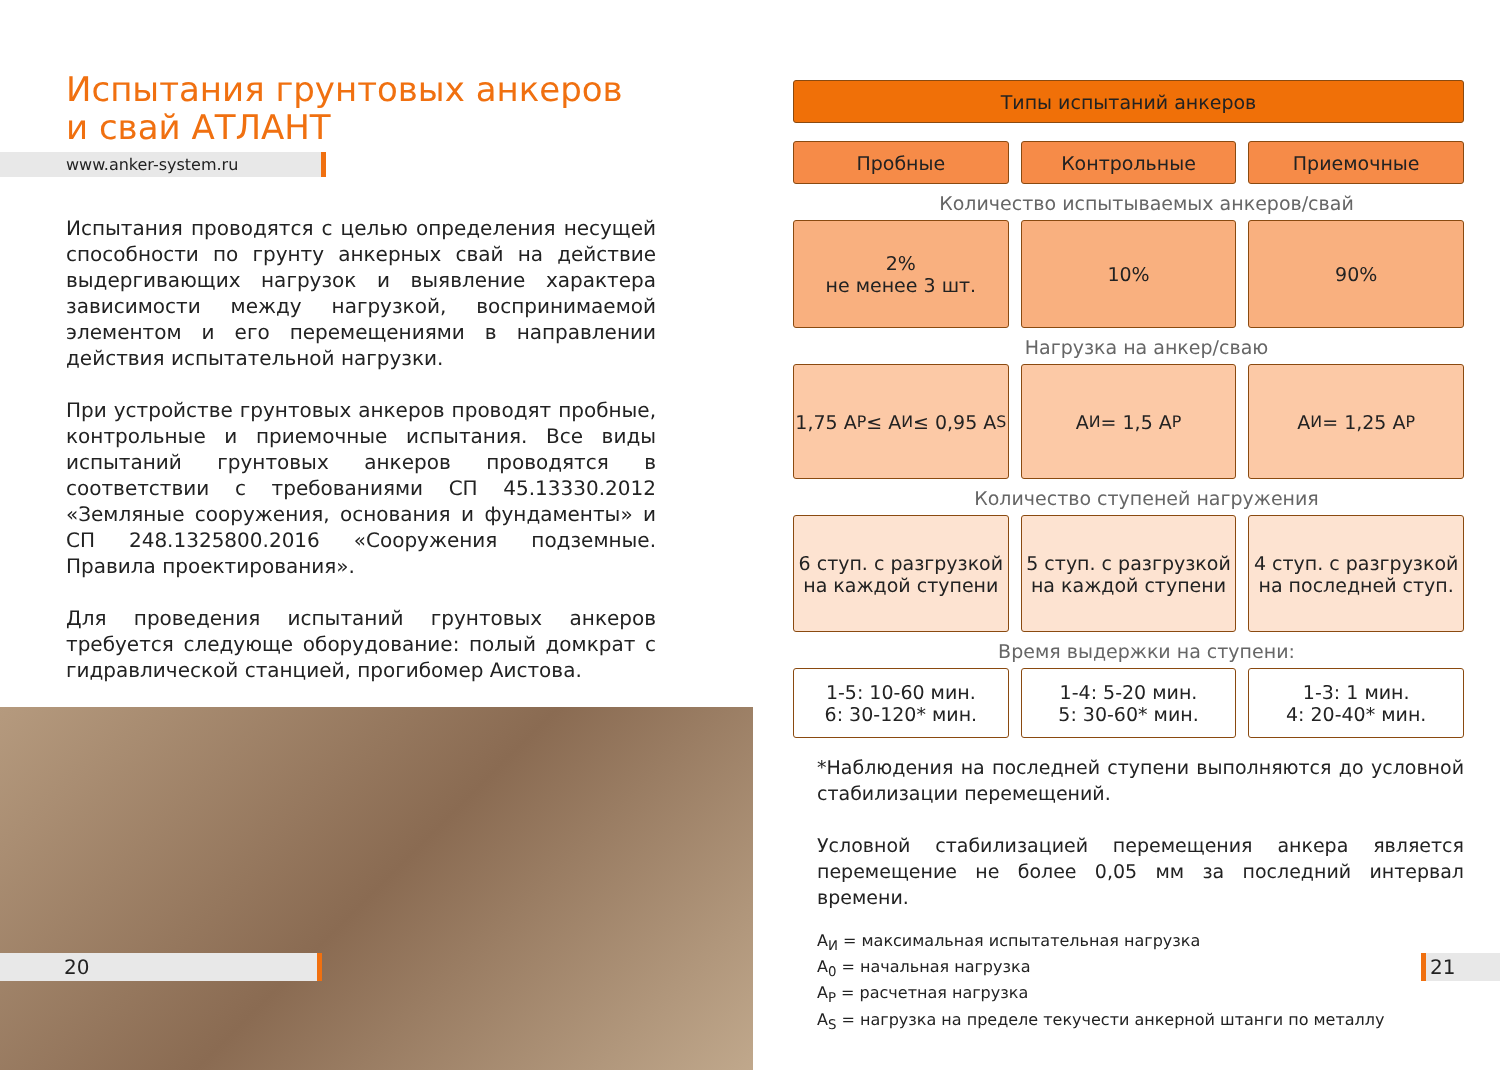Испытания грунтовых анкеров
и свай АТЛАНТ
www.anker-system.ru
Испытания проводятся с целью определения несущей способности по грунту анкерных свай на действие выдергивающих нагрузок и выявление характера зависимости между нагрузкой, воспринимаемой элементом и его перемещениями в направлении действия испытательной нагрузки.
При устройстве грунтовых анкеров проводят пробные, контрольные и приемочные испытания. Все виды испытаний грунтовых анкеров проводятся в соответствии с требованиями СП 45.13330.2012 «Земляные сооружения, основания и фундаменты» и СП 248.1325800.2016 «Сооружения подземные. Правила проектирования».
Для проведения испытаний грунтовых анкеров требуется следующе оборудование: полый домкрат с гидравлической станцией, прогибомер Аистова.
20
Типы испытаний анкеров
Пробные Контрольные Приемочные
Количество испытываемых анкеров/свай
2%
не менее 3 шт.
10% 90%
Нагрузка на анкер/сваю
1,75 A<sub>P</sub> ≤ A<sub>И</sub> ≤ 0,95 A<sub>S</sub> A<sub>И</sub> = 1,5 A<sub>P</sub> A<sub>И</sub> = 1,25 A<sub>P</sub>
Количество ступеней нагружения
6 ступ. с разгрузкой
на каждой ступени
5 ступ. с разгрузкой
на каждой ступени
4 ступ. с разгрузкой
на последней ступ.
Время выдержки на ступени:
1-5: 10-60 мин.
6: 30-120* мин.
1-4: 5-20 мин.
5: 30-60* мин.
1-3: 1 мин.
4: 20-40* мин.
*Наблюдения на последней ступени выполняются до условной стабилизации перемещений.
Условной стабилизацией перемещения анкера является перемещение не более 0,05 мм за последний интервал времени.
A<sub>И</sub> = максимальная испытательная нагрузка
A<sub>0</sub> = начальная нагрузка
A<sub>P</sub> = расчетная нагрузка
A<sub>S</sub> = нагрузка на пределе текучести анкерной штанги по металлу
21